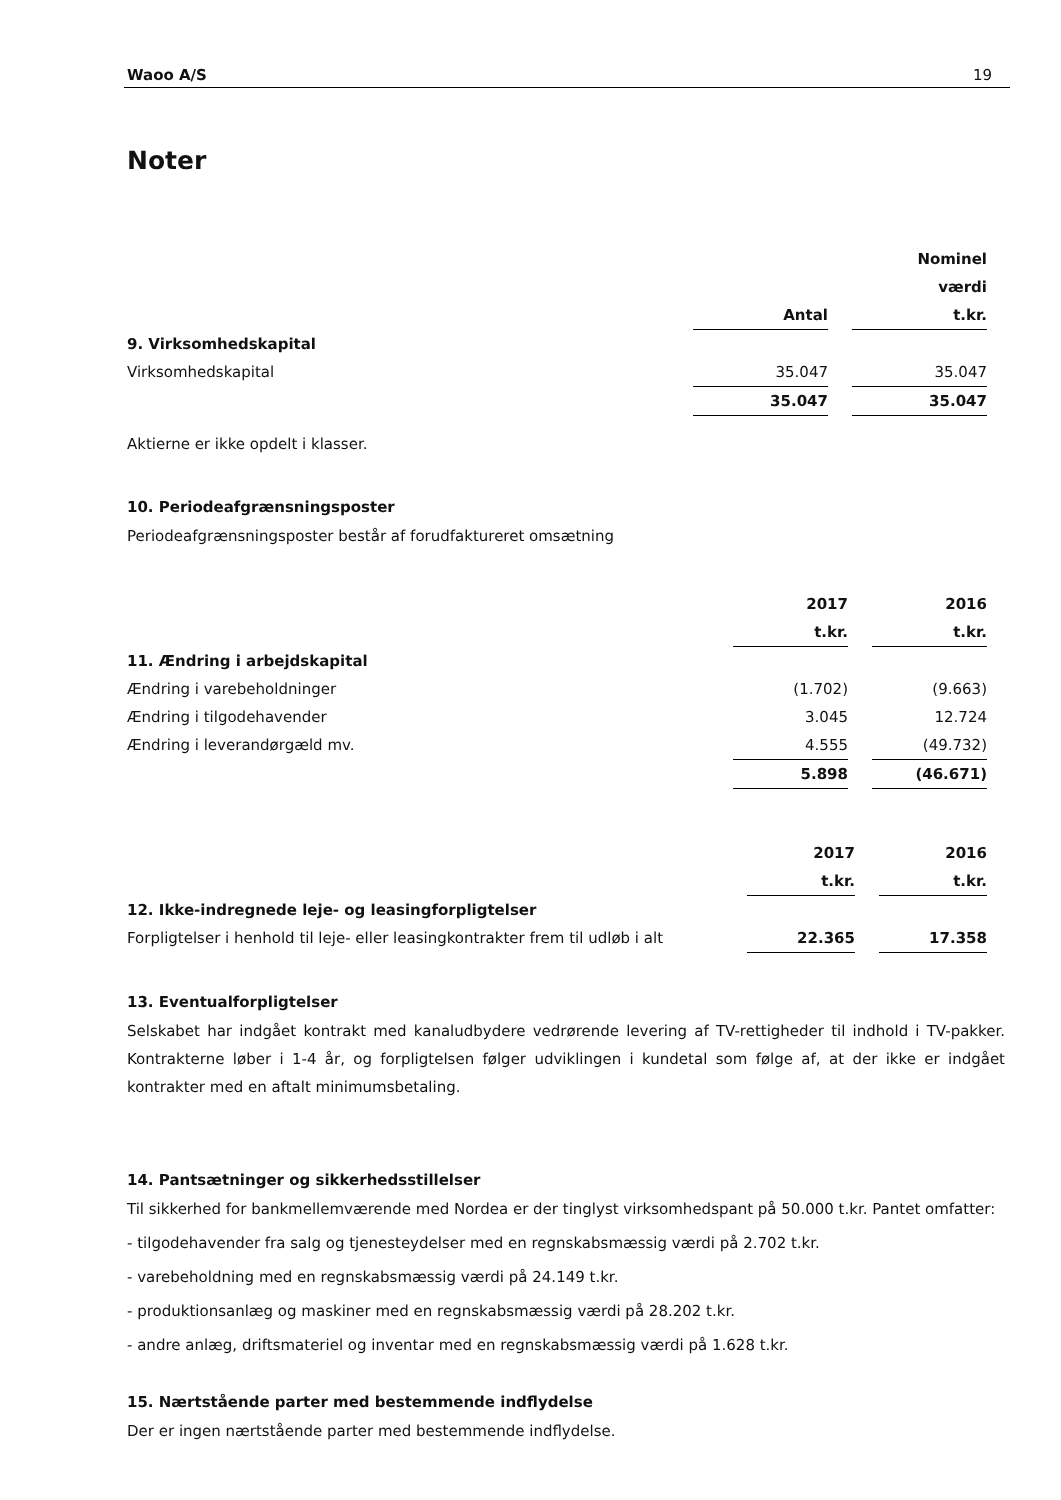Waoo A/S 19
Noter
| | | | Nominel |
| | | | værdi |
| | Antal | | t.kr. |
| 9. Virksomhedskapital | | | |
| Virksomhedskapital | 35.047 | | 35.047 |
| | 35.047 | | 35.047 |
Aktierne er ikke opdelt i klasser.
10. Periodeafgrænsningsposter
Periodeafgrænsningsposter består af forudfaktureret omsætning
| | 2017 | | 2016 |
| | t.kr. | | t.kr. |
| 11. Ændring i arbejdskapital | | | |
| Ændring i varebeholdninger | (1.702) | | (9.663) |
| Ændring i tilgodehavender | 3.045 | | 12.724 |
| Ændring i leverandørgæld mv. | 4.555 | | (49.732) |
| | 5.898 | | (46.671) |
| | 2017 | | 2016 |
| | t.kr. | | t.kr. |
| 12. Ikke-indregnede leje- og leasingforpligtelser | | | |
| Forpligtelser i henhold til leje- eller leasingkontrakter frem til udløb i alt | 22.365 | | 17.358 |
13. Eventualforpligtelser
Selskabet har indgået kontrakt med kanaludbydere vedrørende levering af TV-rettigheder til indhold i TV-pakker. Kontrakterne løber i 1-4 år, og forpligtelsen følger udviklingen i kundetal som følge af, at der ikke er indgået kontrakter med en aftalt minimumsbetaling.
14. Pantsætninger og sikkerhedsstillelser
Til sikkerhed for bankmellemværende med Nordea er der tinglyst virksomhedspant på 50.000 t.kr. Pantet omfatter:
- tilgodehavender fra salg og tjenesteydelser med en regnskabsmæssig værdi på 2.702 t.kr.
- varebeholdning med en regnskabsmæssig værdi på 24.149 t.kr.
- produktionsanlæg og maskiner med en regnskabsmæssig værdi på 28.202 t.kr.
- andre anlæg, driftsmateriel og inventar med en regnskabsmæssig værdi på 1.628 t.kr.
15. Nærtstående parter med bestemmende indflydelse
Der er ingen nærtstående parter med bestemmende indflydelse.